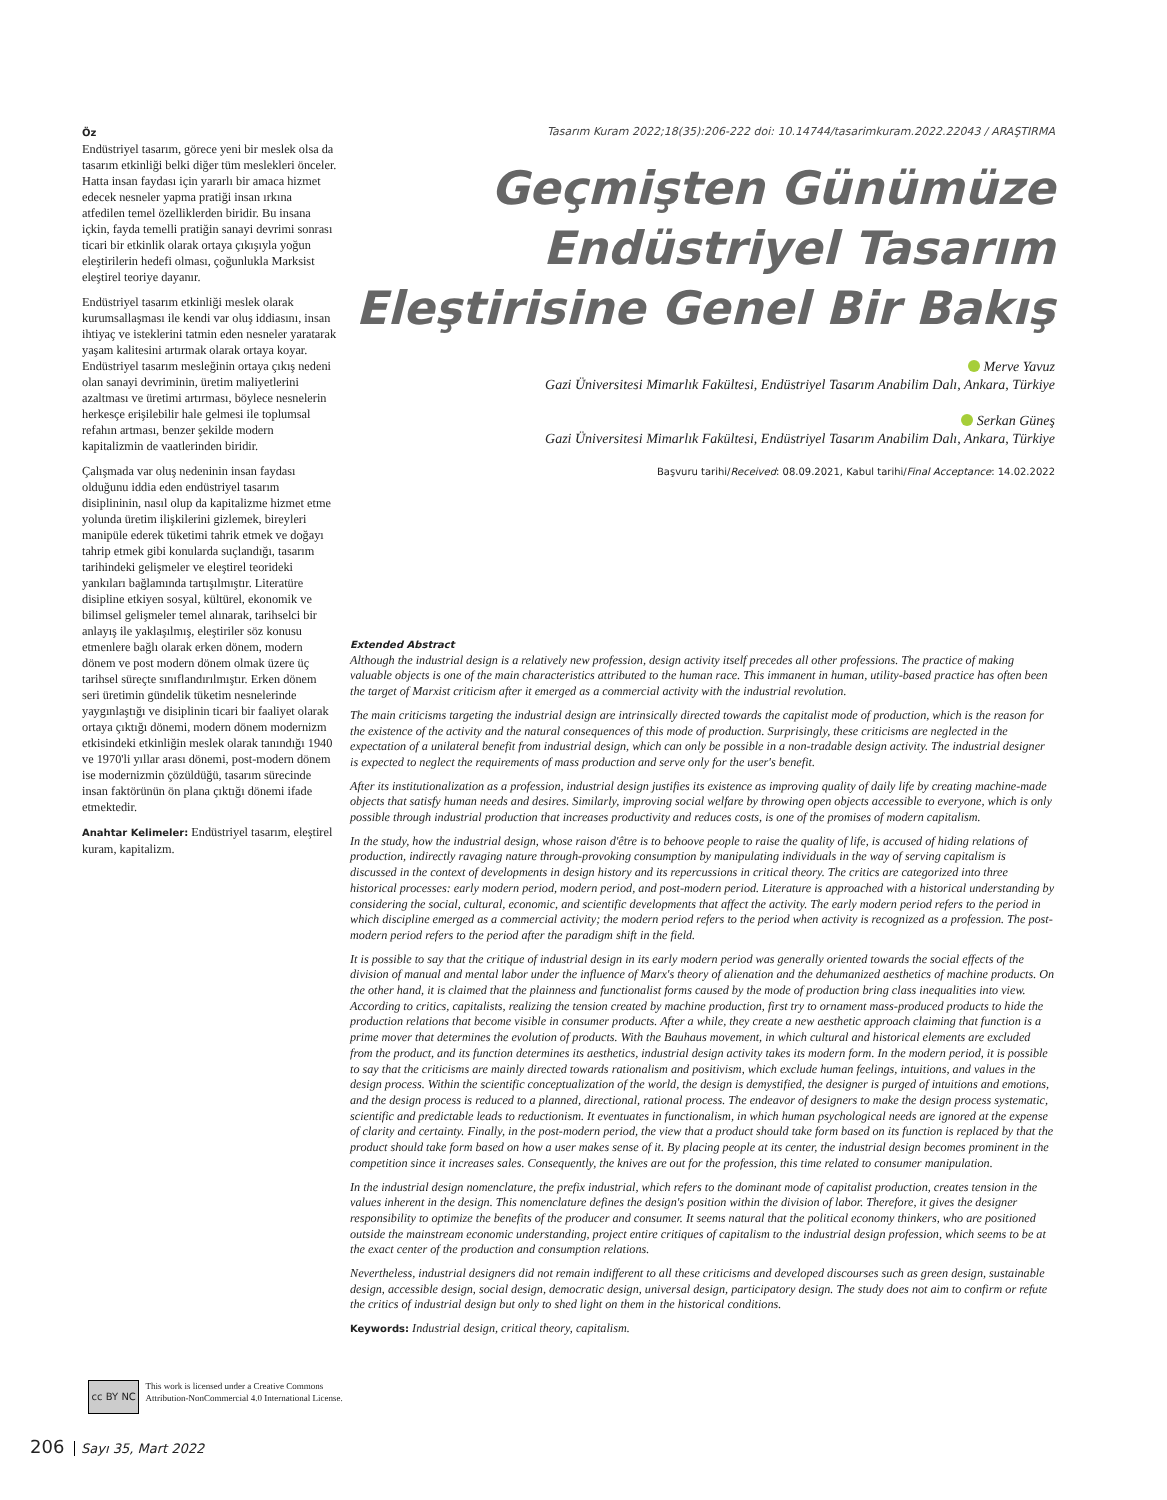Öz
Endüstriyel tasarım, görece yeni bir meslek olsa da tasarım etkinliği belki diğer tüm meslekleri önceler. Hatta insan faydası için yararlı bir amaca hizmet edecek nesneler yapma pratiği insan ırkına atfedilen temel özelliklerden biridir. Bu insana içkin, fayda temelli pratiğin sanayi devrimi sonrası ticari bir etkinlik olarak ortaya çıkışıyla yoğun eleştirilerin hedefi olması, çoğunlukla Marksist eleştirel teoriye dayanır.
Endüstriyel tasarım etkinliği meslek olarak kurumsallaşması ile kendi var oluş iddiasını, insan ihtiyaç ve isteklerini tatmin eden nesneler yaratarak yaşam kalitesini artırmak olarak ortaya koyar. Endüstriyel tasarım mesleğinin ortaya çıkış nedeni olan sanayi devriminin, üretim maliyetlerini azaltması ve üretimi artırması, böylece nesnelerin herkesçe erişilebilir hale gelmesi ile toplumsal refahın artması, benzer şekilde modern kapitalizmin de vaatlerinden biridir.
Çalışmada var oluş nedeninin insan faydası olduğunu iddia eden endüstriyel tasarım disiplininin, nasıl olup da kapitalizme hizmet etme yolunda üretim ilişkilerini gizlemek, bireyleri manipüle ederek tüketimi tahrik etmek ve doğayı tahrip etmek gibi konularda suçlandığı, tasarım tarihindeki gelişmeler ve eleştirel teorideki yankıları bağlamında tartışılmıştır. Literatüre disipline etkiyen sosyal, kültürel, ekonomik ve bilimsel gelişmeler temel alınarak, tarihselci bir anlayış ile yaklaşılmış, eleştiriler söz konusu etmenlere bağlı olarak erken dönem, modern dönem ve post modern dönem olmak üzere üç tarihsel süreçte sınıflandırılmıştır. Erken dönem seri üretimin gündelik tüketim nesnelerinde yaygınlaştığı ve disiplinin ticari bir faaliyet olarak ortaya çıktığı dönemi, modern dönem modernizm etkisindeki etkinliğin meslek olarak tanındığı 1940 ve 1970'li yıllar arası dönemi, post-modern dönem ise modernizmin çözüldüğü, tasarım sürecinde insan faktörünün ön plana çıktığı dönemi ifade etmektedir.
Anahtar Kelimeler: Endüstriyel tasarım, eleştirel kuram, kapitalizm.
Tasarım Kuram 2022;18(35):206-222 doi: 10.14744/tasarimkuram.2022.22043 / ARAŞTIRMA
Geçmişten Günümüze
Endüstriyel Tasarım
Eleştirisine Genel Bir Bakış
Merve Yavuz
Gazi Üniversitesi Mimarlık Fakültesi, Endüstriyel Tasarım Anabilim Dalı, Ankara, Türkiye
Serkan Güneş
Gazi Üniversitesi Mimarlık Fakültesi, Endüstriyel Tasarım Anabilim Dalı, Ankara, Türkiye
Başvuru tarihi/Received: 08.09.2021, Kabul tarihi/Final Acceptance: 14.02.2022
Extended Abstract
Although the industrial design is a relatively new profession, design activity itself precedes all other professions. The practice of making valuable objects is one of the main characteristics attributed to the human race. This immanent in human, utility-based practice has often been the target of Marxist criticism after it emerged as a commercial activity with the industrial revolution.
The main criticisms targeting the industrial design are intrinsically directed towards the capitalist mode of production, which is the reason for the existence of the activity and the natural consequences of this mode of production. Surprisingly, these criticisms are neglected in the expectation of a unilateral benefit from industrial design, which can only be possible in a non-tradable design activity. The industrial designer is expected to neglect the requirements of mass production and serve only for the user's benefit.
After its institutionalization as a profession, industrial design justifies its existence as improving quality of daily life by creating machine-made objects that satisfy human needs and desires. Similarly, improving social welfare by throwing open objects accessible to everyone, which is only possible through industrial production that increases productivity and reduces costs, is one of the promises of modern capitalism.
In the study, how the industrial design, whose raison d'être is to behoove people to raise the quality of life, is accused of hiding relations of production, indirectly ravaging nature through-provoking consumption by manipulating individuals in the way of serving capitalism is discussed in the context of developments in design history and its repercussions in critical theory. The critics are categorized into three historical processes: early modern period, modern period, and post-modern period. Literature is approached with a historical understanding by considering the social, cultural, economic, and scientific developments that affect the activity. The early modern period refers to the period in which discipline emerged as a commercial activity; the modern period refers to the period when activity is recognized as a profession. The post-modern period refers to the period after the paradigm shift in the field.
It is possible to say that the critique of industrial design in its early modern period was generally oriented towards the social effects of the division of manual and mental labor under the influence of Marx's theory of alienation and the dehumanized aesthetics of machine products. On the other hand, it is claimed that the plainness and functionalist forms caused by the mode of production bring class inequalities into view. According to critics, capitalists, realizing the tension created by machine production, first try to ornament mass-produced products to hide the production relations that become visible in consumer products. After a while, they create a new aesthetic approach claiming that function is a prime mover that determines the evolution of products. With the Bauhaus movement, in which cultural and historical elements are excluded from the product, and its function determines its aesthetics, industrial design activity takes its modern form. In the modern period, it is possible to say that the criticisms are mainly directed towards rationalism and positivism, which exclude human feelings, intuitions, and values in the design process. Within the scientific conceptualization of the world, the design is demystified, the designer is purged of intuitions and emotions, and the design process is reduced to a planned, directional, rational process. The endeavor of designers to make the design process systematic, scientific and predictable leads to reductionism. It eventuates in functionalism, in which human psychological needs are ignored at the expense of clarity and certainty. Finally, in the post-modern period, the view that a product should take form based on its function is replaced by that the product should take form based on how a user makes sense of it. By placing people at its center, the industrial design becomes prominent in the competition since it increases sales. Consequently, the knives are out for the profession, this time related to consumer manipulation.
In the industrial design nomenclature, the prefix industrial, which refers to the dominant mode of capitalist production, creates tension in the values inherent in the design. This nomenclature defines the design's position within the division of labor. Therefore, it gives the designer responsibility to optimize the benefits of the producer and consumer. It seems natural that the political economy thinkers, who are positioned outside the mainstream economic understanding, project entire critiques of capitalism to the industrial design profession, which seems to be at the exact center of the production and consumption relations.
Nevertheless, industrial designers did not remain indifferent to all these criticisms and developed discourses such as green design, sustainable design, accessible design, social design, democratic design, universal design, participatory design. The study does not aim to confirm or refute the critics of industrial design but only to shed light on them in the historical conditions.
Keywords: Industrial design, critical theory, capitalism.
cc BY NC
This work is licensed under a Creative Commons Attribution-NonCommercial 4.0 International License.
206 Sayı 35, Mart 2022